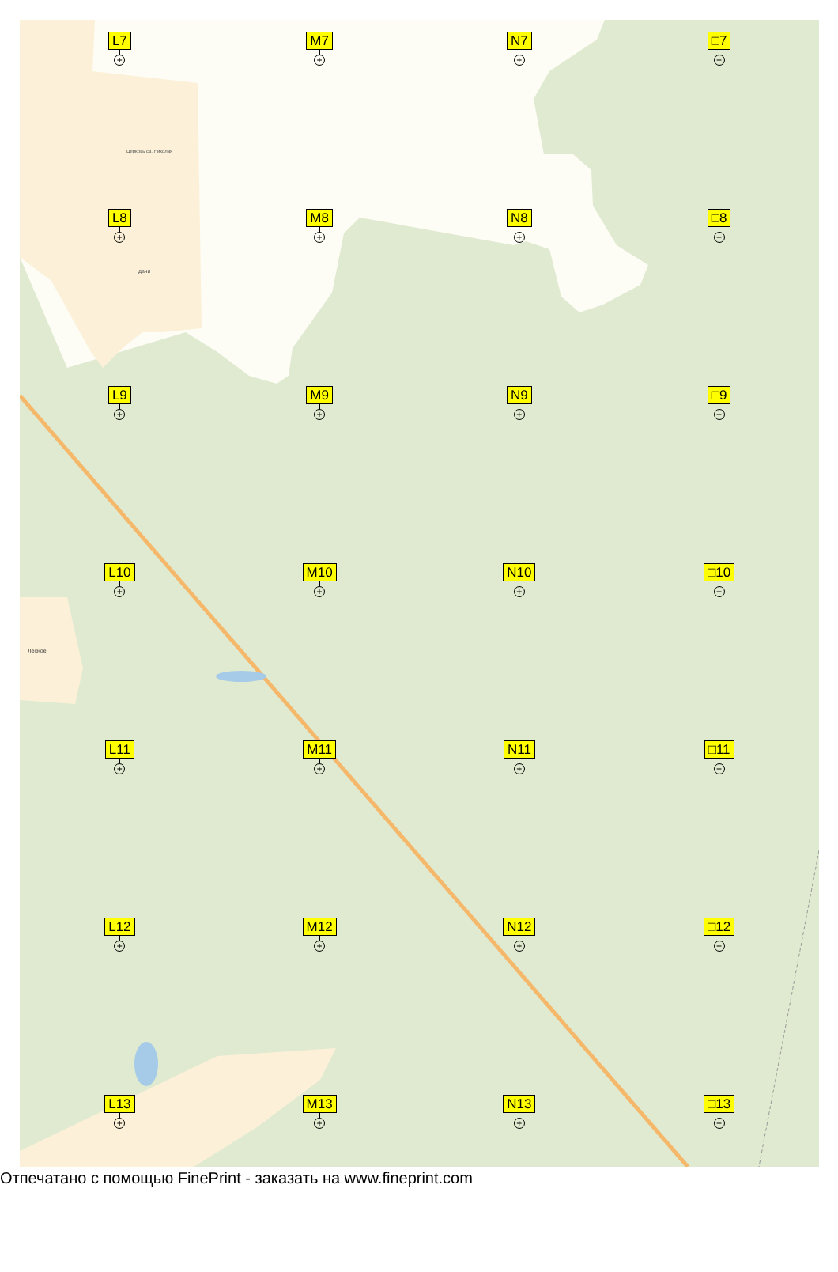Церковь св. Николая
дачи
Лесное
L7
+
M7
+
N7
+
□7
+
L8
+
M8
+
N8
+
□8
+
L9
+
M9
+
N9
+
□9
+
L10
+
M10
+
N10
+
□10
+
L11
+
M11
+
N11
+
□11
+
L12
+
M12
+
N12
+
□12
+
L13
+
M13
+
N13
+
□13
+
Отпечатано с помощью FinePrint - заказать на www.fineprint.com